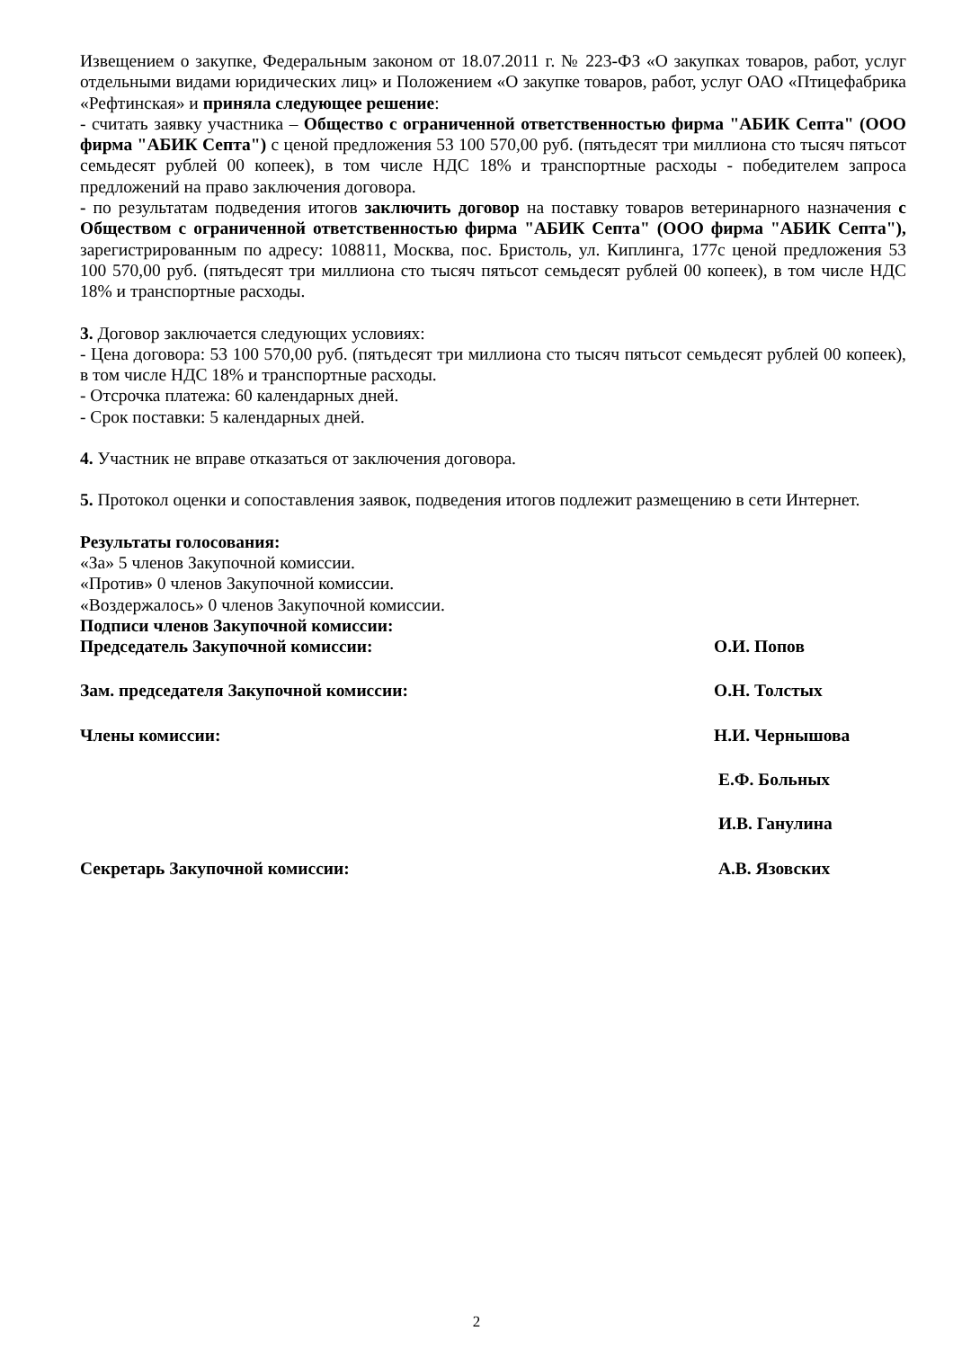Извещением о закупке, Федеральным законом от 18.07.2011 г. № 223-ФЗ «О закупках товаров, работ, услуг отдельными видами юридических лиц» и Положением «О закупке товаров, работ, услуг ОАО «Птицефабрика «Рефтинская» и приняла следующее решение:
- считать заявку участника – Общество с ограниченной ответственностью фирма "АБИК Септа" (ООО фирма "АБИК Септа") с ценой предложения 53 100 570,00 руб. (пятьдесят три миллиона сто тысяч пятьсот семьдесят рублей 00 копеек), в том числе НДС 18% и транспортные расходы - победителем запроса предложений на право заключения договора.
- по результатам подведения итогов заключить договор на поставку товаров ветеринарного назначения с Обществом с ограниченной ответственностью фирма "АБИК Септа" (ООО фирма "АБИК Септа"), зарегистрированным по адресу: 108811, Москва, пос. Бристоль, ул. Киплинга, 177с ценой предложения 53 100 570,00 руб. (пятьдесят три миллиона сто тысяч пятьсот семьдесят рублей 00 копеек), в том числе НДС 18% и транспортные расходы.
3. Договор заключается следующих условиях:
- Цена договора: 53 100 570,00 руб. (пятьдесят три миллиона сто тысяч пятьсот семьдесят рублей 00 копеек), в том числе НДС 18% и транспортные расходы.
- Отсрочка платежа: 60 календарных дней.
- Срок поставки: 5 календарных дней.
4. Участник не вправе отказаться от заключения договора.
5. Протокол оценки и сопоставления заявок, подведения итогов подлежит размещению в сети Интернет.
Результаты голосования:
«За» 5 членов Закупочной комиссии.
«Против» 0 членов Закупочной комиссии.
«Воздержалось» 0 членов Закупочной комиссии.
Подписи членов Закупочной комиссии:
Председатель Закупочной комиссии: О.И. Попов
Зам. председателя Закупочной комиссии: О.Н. Толстых
Члены комиссии: Н.И. Чернышова
Е.Ф. Больных
И.В. Ганулина
Секретарь Закупочной комиссии: А.В. Язовских
2